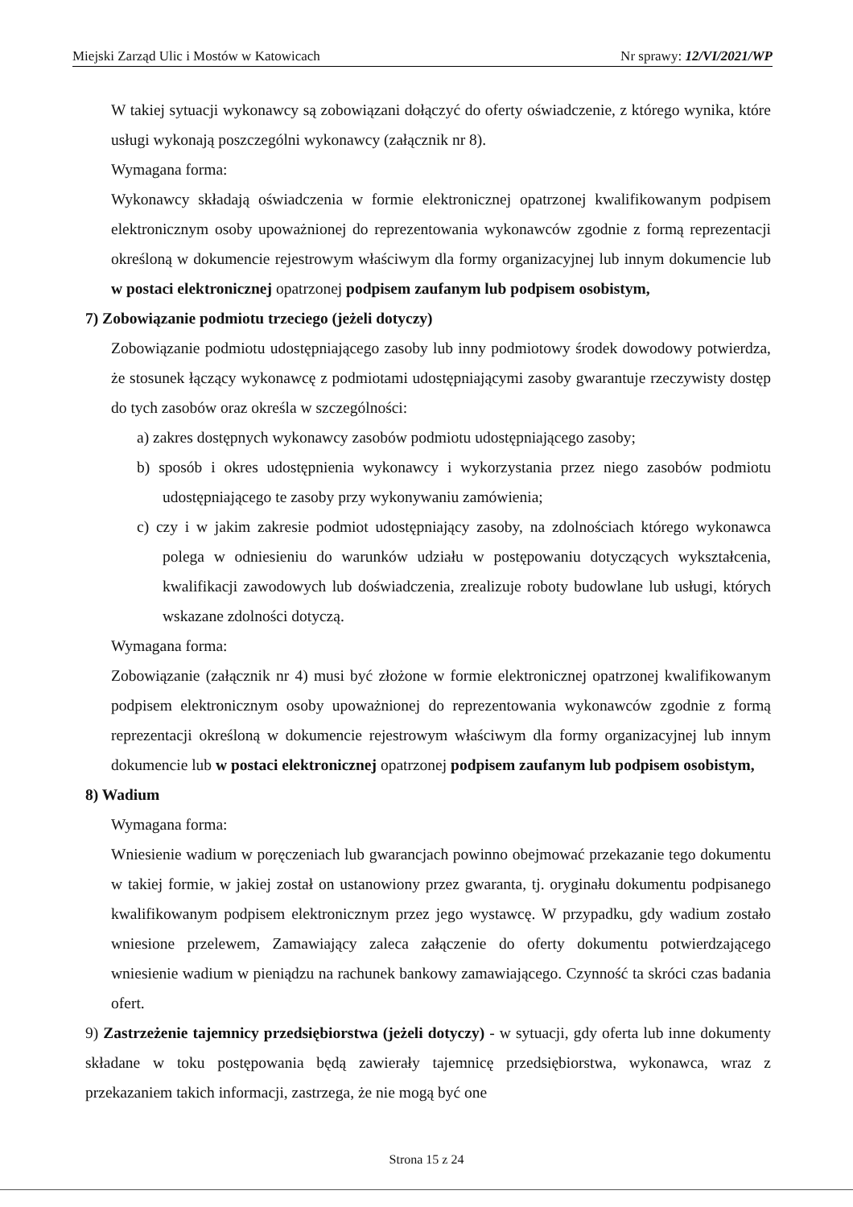Miejski Zarząd Ulic i Mostów w Katowicach Nr sprawy: 12/VI/2021/WP
W takiej sytuacji wykonawcy są zobowiązani dołączyć do oferty oświadczenie, z którego wynika, które usługi wykonają poszczególni wykonawcy (załącznik nr 8).
Wymagana forma:
Wykonawcy składają oświadczenia w formie elektronicznej opatrzonej kwalifikowanym podpisem elektronicznym osoby upoważnionej do reprezentowania wykonawców zgodnie z formą reprezentacji określoną w dokumencie rejestrowym właściwym dla formy organizacyjnej lub innym dokumencie lub w postaci elektronicznej opatrzonej podpisem zaufanym lub podpisem osobistym,
7) Zobowiązanie podmiotu trzeciego (jeżeli dotyczy)
Zobowiązanie podmiotu udostępniającego zasoby lub inny podmiotowy środek dowodowy potwierdza, że stosunek łączący wykonawcę z podmiotami udostępniającymi zasoby gwarantuje rzeczywisty dostęp do tych zasobów oraz określa w szczególności:
a) zakres dostępnych wykonawcy zasobów podmiotu udostępniającego zasoby;
b) sposób i okres udostępnienia wykonawcy i wykorzystania przez niego zasobów podmiotu udostępniającego te zasoby przy wykonywaniu zamówienia;
c) czy i w jakim zakresie podmiot udostępniający zasoby, na zdolnościach którego wykonawca polega w odniesieniu do warunków udziału w postępowaniu dotyczących wykształcenia, kwalifikacji zawodowych lub doświadczenia, zrealizuje roboty budowlane lub usługi, których wskazane zdolności dotyczą.
Wymagana forma:
Zobowiązanie (załącznik nr 4) musi być złożone w formie elektronicznej opatrzonej kwalifikowanym podpisem elektronicznym osoby upoważnionej do reprezentowania wykonawców zgodnie z formą reprezentacji określoną w dokumencie rejestrowym właściwym dla formy organizacyjnej lub innym dokumencie lub w postaci elektronicznej opatrzonej podpisem zaufanym lub podpisem osobistym,
8) Wadium
Wymagana forma:
Wniesienie wadium w poręczeniach lub gwarancjach powinno obejmować przekazanie tego dokumentu w takiej formie, w jakiej został on ustanowiony przez gwaranta, tj. oryginału dokumentu podpisanego kwalifikowanym podpisem elektronicznym przez jego wystawcę. W przypadku, gdy wadium zostało wniesione przelewem, Zamawiający zaleca załączenie do oferty dokumentu potwierdzającego wniesienie wadium w pieniądzu na rachunek bankowy zamawiającego. Czynność ta skróci czas badania ofert.
9) Zastrzeżenie tajemnicy przedsiębiorstwa (jeżeli dotyczy) - w sytuacji, gdy oferta lub inne dokumenty składane w toku postępowania będą zawierały tajemnicę przedsiębiorstwa, wykonawca, wraz z przekazaniem takich informacji, zastrzega, że nie mogą być one
Strona 15 z 24